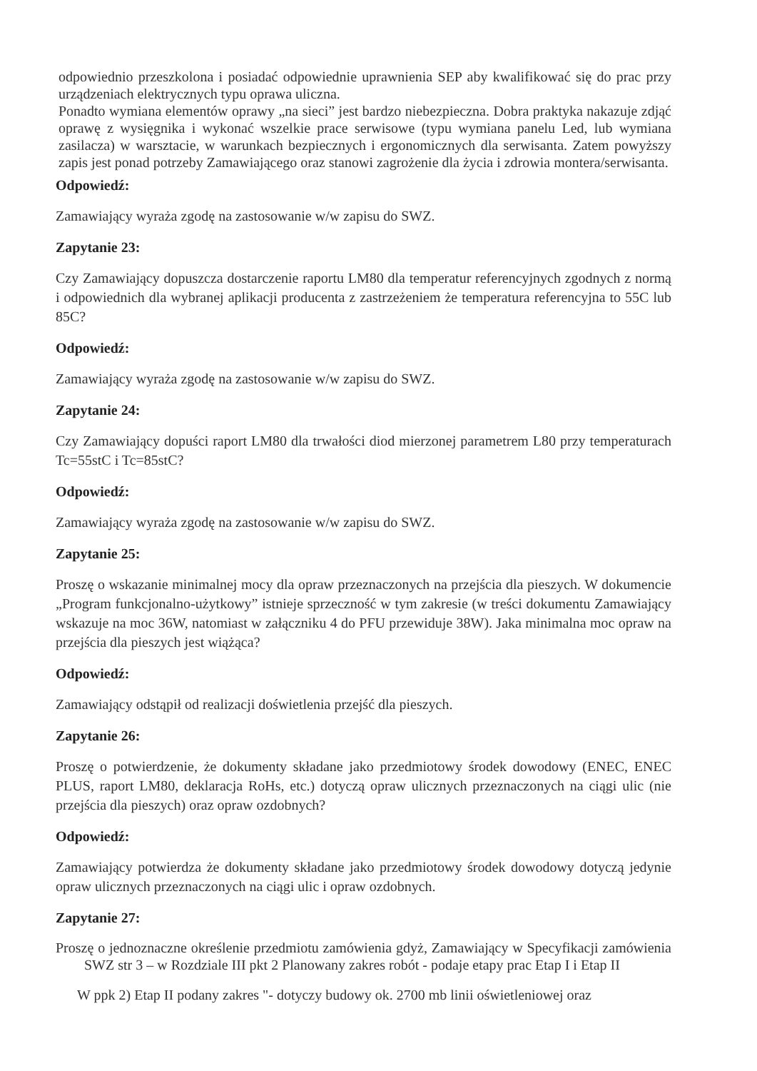odpowiednio przeszkolona i posiadać odpowiednie uprawnienia SEP aby kwalifikować się do prac przy urządzeniach elektrycznych typu oprawa uliczna.
Ponadto wymiana elementów oprawy „na sieci” jest bardzo niebezpieczna. Dobra praktyka nakazuje zdjąć oprawę z wysięgnika i wykonać wszelkie prace serwisowe (typu wymiana panelu Led, lub wymiana zasilacza) w warsztacie, w warunkach bezpiecznych i ergonomicznych dla serwisanta. Zatem powyższy zapis jest ponad potrzeby Zamawiającego oraz stanowi zagrożenie dla życia i zdrowia montera/serwisanta.
Odpowiedź:
Zamawiający wyraża zgodę na zastosowanie w/w zapisu do SWZ.
Zapytanie 23:
Czy Zamawiający dopuszcza dostarczenie raportu LM80 dla temperatur referencyjnych zgodnych z normą i odpowiednich dla wybranej aplikacji producenta z zastrzeżeniem że temperatura referencyjna to 55C lub 85C?
Odpowiedź:
Zamawiający wyraża zgodę na zastosowanie w/w zapisu do SWZ.
Zapytanie 24:
Czy Zamawiający dopuści raport LM80 dla trwałości diod mierzonej parametrem L80 przy temperaturach Tc=55stC i Tc=85stC?
Odpowiedź:
Zamawiający wyraża zgodę na zastosowanie w/w zapisu do SWZ.
Zapytanie 25:
Proszę o wskazanie minimalnej mocy dla opraw przeznaczonych na przejścia dla pieszych. W dokumencie „Program funkcjonalno-użytkowy” istnieje sprzeczność w tym zakresie (w treści dokumentu Zamawiający wskazuje na moc 36W, natomiast w załączniku 4 do PFU przewiduje 38W). Jaka minimalna moc opraw na przejścia dla pieszych jest wiążąca?
Odpowiedź:
Zamawiający odstąpił od realizacji doświetlenia przejść dla pieszych.
Zapytanie 26:
Proszę o potwierdzenie, że dokumenty składane jako przedmiotowy środek dowodowy (ENEC, ENEC PLUS, raport LM80, deklaracja RoHs, etc.) dotyczą opraw ulicznych przeznaczonych na ciągi ulic (nie przejścia dla pieszych) oraz opraw ozdobnych?
Odpowiedź:
Zamawiający potwierdza że dokumenty składane jako przedmiotowy środek dowodowy dotyczą jedynie opraw ulicznych przeznaczonych na ciągi ulic i opraw ozdobnych.
Zapytanie 27:
Proszę o jednoznaczne określenie przedmiotu zamówienia gdyż, Zamawiający w Specyfikacji zamówienia SWZ str 3 – w Rozdziale III pkt 2 Planowany zakres robót - podaje etapy prac Etap I i Etap II
W ppk 2) Etap II podany zakres "- dotyczy budowy ok. 2700 mb linii oświetleniowej oraz